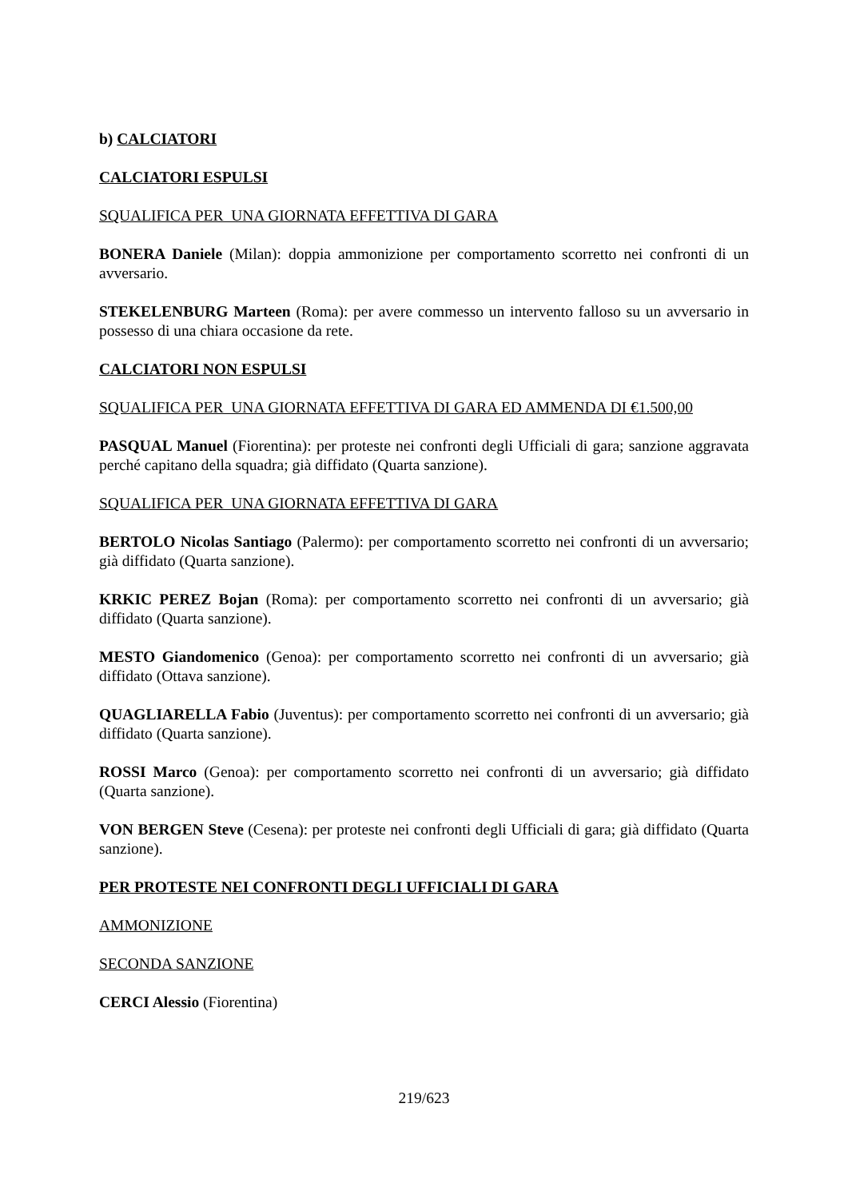b) CALCIATORI
CALCIATORI ESPULSI
SQUALIFICA PER UNA GIORNATA EFFETTIVA DI GARA
BONERA Daniele (Milan): doppia ammonizione per comportamento scorretto nei confronti di un avversario.
STEKELENBURG Marteen (Roma): per avere commesso un intervento falloso su un avversario in possesso di una chiara occasione da rete.
CALCIATORI NON ESPULSI
SQUALIFICA PER UNA GIORNATA EFFETTIVA DI GARA ED AMMENDA DI €1.500,00
PASQUAL Manuel (Fiorentina): per proteste nei confronti degli Ufficiali di gara; sanzione aggravata perché capitano della squadra; già diffidato (Quarta sanzione).
SQUALIFICA PER UNA GIORNATA EFFETTIVA DI GARA
BERTOLO Nicolas Santiago (Palermo): per comportamento scorretto nei confronti di un avversario; già diffidato (Quarta sanzione).
KRKIC PEREZ Bojan (Roma): per comportamento scorretto nei confronti di un avversario; già diffidato (Quarta sanzione).
MESTO Giandomenico (Genoa): per comportamento scorretto nei confronti di un avversario; già diffidato (Ottava sanzione).
QUAGLIARELLA Fabio (Juventus): per comportamento scorretto nei confronti di un avversario; già diffidato (Quarta sanzione).
ROSSI Marco (Genoa): per comportamento scorretto nei confronti di un avversario; già diffidato (Quarta sanzione).
VON BERGEN Steve (Cesena): per proteste nei confronti degli Ufficiali di gara; già diffidato (Quarta sanzione).
PER PROTESTE NEI CONFRONTI DEGLI UFFICIALI DI GARA
AMMONIZIONE
SECONDA SANZIONE
CERCI Alessio (Fiorentina)
219/623